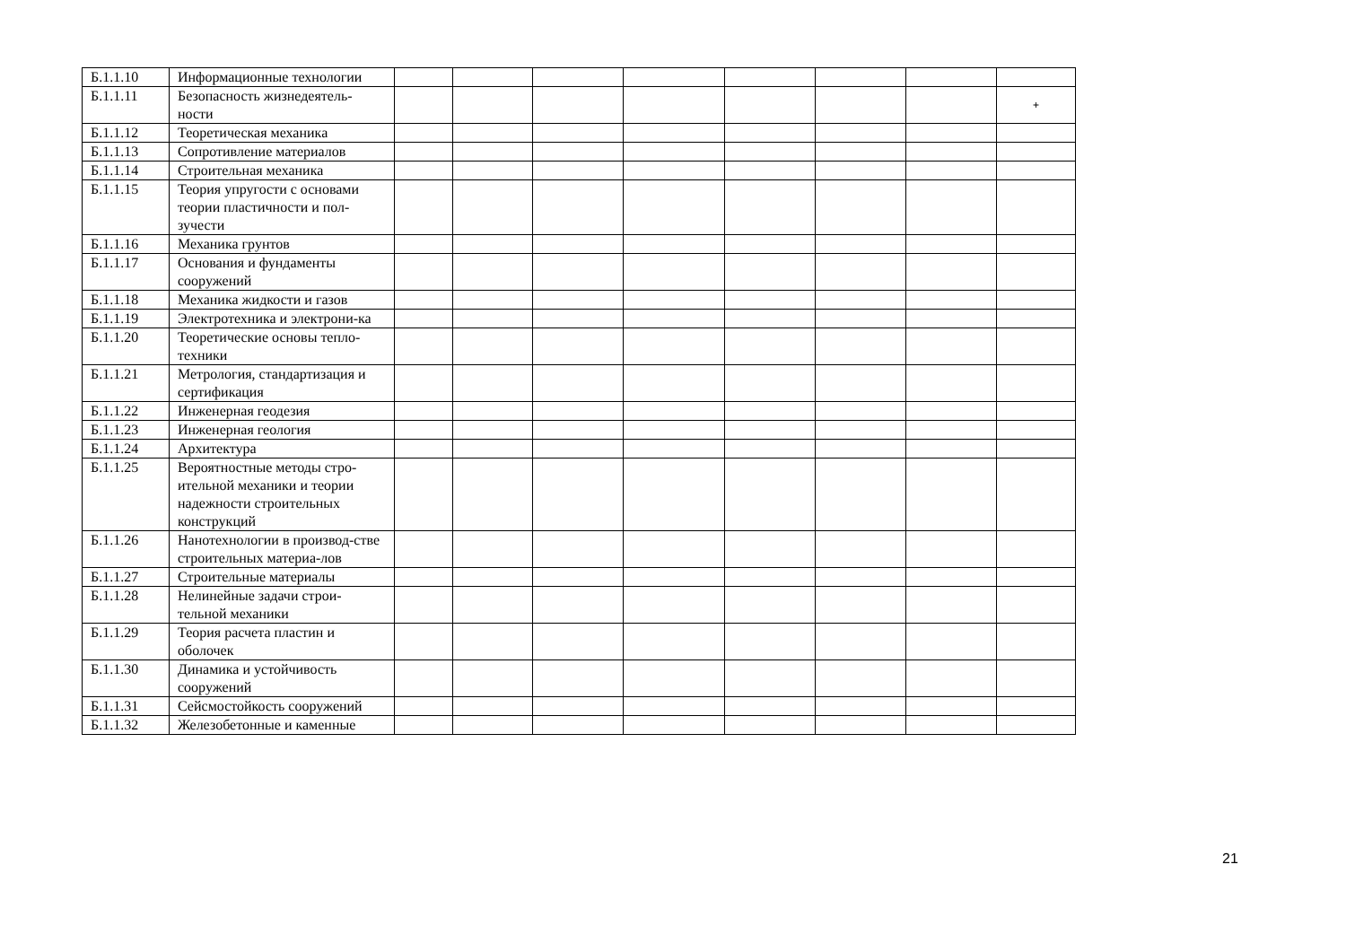| Б.1.1.10 | Информационные технологии | | | | | | | | |
| Б.1.1.11 | Безопасность жизнедеятель-ности | | | | | | | | + |
| Б.1.1.12 | Теоретическая механика | | | | | | | | |
| Б.1.1.13 | Сопротивление материалов | | | | | | | | |
| Б.1.1.14 | Строительная механика | | | | | | | | |
| Б.1.1.15 | Теория упругости с основами теории пластичности и пол-зучести | | | | | | | | |
| Б.1.1.16 | Механика грунтов | | | | | | | | |
| Б.1.1.17 | Основания и фундаменты сооружений | | | | | | | | |
| Б.1.1.18 | Механика жидкости и газов | | | | | | | | |
| Б.1.1.19 | Электротехника и электрони-ка | | | | | | | | |
| Б.1.1.20 | Теоретические основы тепло-техники | | | | | | | | |
| Б.1.1.21 | Метрология, стандартизация и сертификация | | | | | | | | |
| Б.1.1.22 | Инженерная геодезия | | | | | | | | |
| Б.1.1.23 | Инженерная геология | | | | | | | | |
| Б.1.1.24 | Архитектура | | | | | | | | |
| Б.1.1.25 | Вероятностные методы стро-ительной механики и теории надежности строительных конструкций | | | | | | | | |
| Б.1.1.26 | Нанотехнологии в производ-стве строительных материа-лов | | | | | | | | |
| Б.1.1.27 | Строительные материалы | | | | | | | | |
| Б.1.1.28 | Нелинейные задачи строи-тельной механики | | | | | | | | |
| Б.1.1.29 | Теория расчета пластин и оболочек | | | | | | | | |
| Б.1.1.30 | Динамика и устойчивость сооружений | | | | | | | | |
| Б.1.1.31 | Сейсмостойкость сооружений | | | | | | | | |
| Б.1.1.32 | Железобетонные и каменные | | | | | | | | |
21